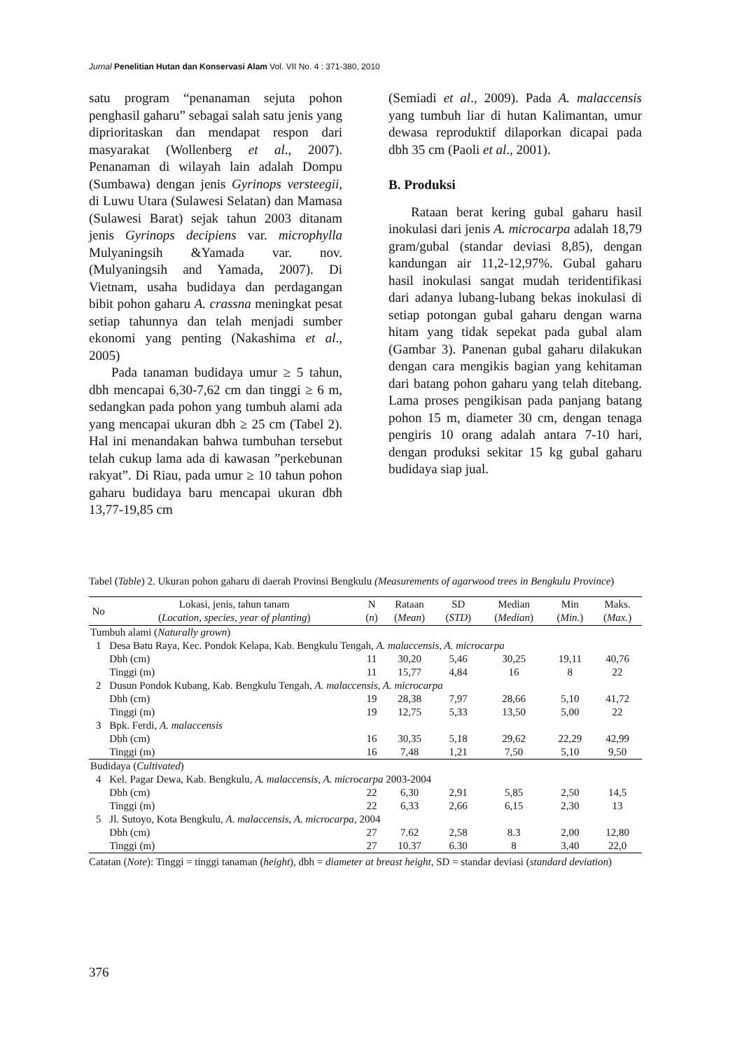Jurnal Penelitian Hutan dan Konservasi Alam Vol. VII No. 4 : 371-380, 2010
satu program “penanaman sejuta pohon penghasil gaharu” sebagai salah satu jenis yang diprioritaskan dan mendapat respon dari masyarakat (Wollenberg et al., 2007). Penanaman di wilayah lain adalah Dompu (Sumbawa) dengan jenis Gyrinops versteegii, di Luwu Utara (Sulawesi Selatan) dan Mamasa (Sulawesi Barat) sejak tahun 2003 ditanam jenis Gyrinops decipiens var. microphylla Mulyaningsih &Yamada var. nov. (Mulyaningsih and Yamada, 2007). Di Vietnam, usaha budidaya dan perdagangan bibit pohon gaharu A. crassna meningkat pesat setiap tahunnya dan telah menjadi sumber ekonomi yang penting (Nakashima et al., 2005)
Pada tanaman budidaya umur ≥ 5 tahun, dbh mencapai 6,30-7,62 cm dan tinggi ≥ 6 m, sedangkan pada pohon yang tumbuh alami ada yang mencapai ukuran dbh ≥ 25 cm (Tabel 2). Hal ini menandakan bahwa tumbuhan tersebut telah cukup lama ada di kawasan ”perkebunan rakyat”. Di Riau, pada umur ≥ 10 tahun pohon gaharu budidaya baru mencapai ukuran dbh 13,77-19,85 cm
(Semiadi et al., 2009). Pada A. malaccensis yang tumbuh liar di hutan Kalimantan, umur dewasa reproduktif dilaporkan dicapai pada dbh 35 cm (Paoli et al., 2001).
B. Produksi
Rataan berat kering gubal gaharu hasil inokulasi dari jenis A. microcarpa adalah 18,79 gram/gubal (standar deviasi 8,85), dengan kandungan air 11,2-12,97%. Gubal gaharu hasil inokulasi sangat mudah teridentifikasi dari adanya lubang-lubang bekas inokulasi di setiap potongan gubal gaharu dengan warna hitam yang tidak sepekat pada gubal alam (Gambar 3). Panenan gubal gaharu dilakukan dengan cara mengikis bagian yang kehitaman dari batang pohon gaharu yang telah ditebang. Lama proses pengikisan pada panjang batang pohon 15 m, diameter 30 cm, dengan tenaga pengiris 10 orang adalah antara 7-10 hari, dengan produksi sekitar 15 kg gubal gaharu budidaya siap jual.
Tabel (Table) 2. Ukuran pohon gaharu di daerah Provinsi Bengkulu (Measurements of agarwood trees in Bengkulu Province)
| No | Lokasi, jenis, tahun tanam ( Location, species, year of planting ) | N ( n ) | Rataan ( Mean ) | SD ( STD ) | Median ( Median ) | Min ( Min. ) | Maks. ( Max. ) |
| --- | --- | --- | --- | --- | --- | --- | --- |
| Tumbuh alami ( Naturally grown ) | | | | | | | |
| 1 | Desa Batu Raya, Kec. Pondok Kelapa, Kab. Bengkulu Tengah, A. malaccensis, A. microcarpa | | | | | | |
| | Dbh (cm) | 11 | 30,20 | 5,46 | 30,25 | 19,11 | 40,76 |
| | Tinggi (m) | 11 | 15,77 | 4,84 | 16 | 8 | 22 |
| 2 | Dusun Pondok Kubang, Kab. Bengkulu Tengah, A. malaccensis, A. microcarpa | | | | | | |
| | Dbh (cm) | 19 | 28,38 | 7,97 | 28,66 | 5,10 | 41,72 |
| | Tinggi (m) | 19 | 12,75 | 5,33 | 13,50 | 5,00 | 22 |
| 3 | Bpk. Ferdi, A. malaccensis | | | | | | |
| | Dbh (cm) | 16 | 30,35 | 5,18 | 29,62 | 22,29 | 42,99 |
| | Tinggi (m) | 16 | 7,48 | 1,21 | 7,50 | 5,10 | 9,50 |
| Budidaya ( Cultivated ) | | | | | | | |
| 4 | Kel. Pagar Dewa, Kab. Bengkulu, A. malaccensis, A. microcarpa 2003-2004 | | | | | | |
| | Dbh (cm) | 22 | 6,30 | 2,91 | 5,85 | 2,50 | 14,5 |
| | Tinggi (m) | 22 | 6,33 | 2,66 | 6,15 | 2,30 | 13 |
| 5 | Jl. Sutoyo, Kota Bengkulu, A. malaccensis, A. microcarpa , 2004 | | | | | | |
| | Dbh (cm) | 27 | 7.62 | 2,58 | 8.3 | 2,00 | 12,80 |
| | Tinggi (m) | 27 | 10.37 | 6.30 | 8 | 3,40 | 22,0 |
Catatan (Note): Tinggi = tinggi tanaman (height), dbh = diameter at breast height, SD = standar deviasi (standard deviation)
376